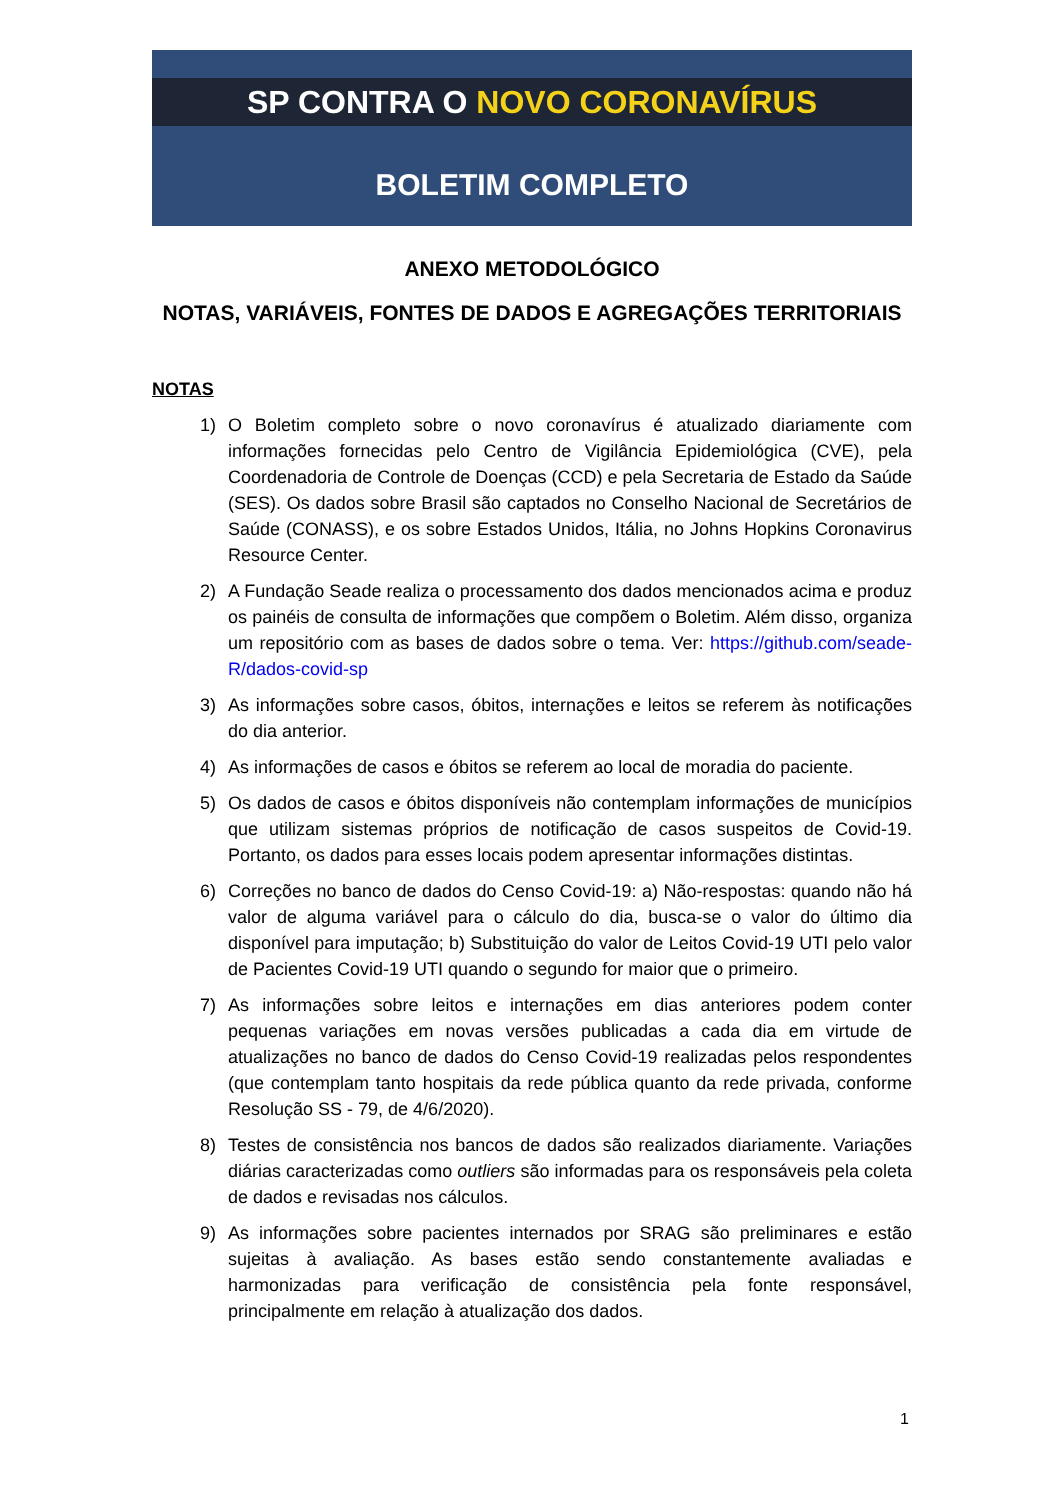SP CONTRA O NOVO CORONAVÍRUS
BOLETIM COMPLETO
ANEXO METODOLÓGICO
NOTAS, VARIÁVEIS, FONTES DE DADOS E AGREGAÇÕES TERRITORIAIS
NOTAS
1) O Boletim completo sobre o novo coronavírus é atualizado diariamente com informações fornecidas pelo Centro de Vigilância Epidemiológica (CVE), pela Coordenadoria de Controle de Doenças (CCD) e pela Secretaria de Estado da Saúde (SES). Os dados sobre Brasil são captados no Conselho Nacional de Secretários de Saúde (CONASS), e os sobre Estados Unidos, Itália, no Johns Hopkins Coronavirus Resource Center.
2) A Fundação Seade realiza o processamento dos dados mencionados acima e produz os painéis de consulta de informações que compõem o Boletim. Além disso, organiza um repositório com as bases de dados sobre o tema. Ver: https://github.com/seade-R/dados-covid-sp
3) As informações sobre casos, óbitos, internações e leitos se referem às notificações do dia anterior.
4) As informações de casos e óbitos se referem ao local de moradia do paciente.
5) Os dados de casos e óbitos disponíveis não contemplam informações de municípios que utilizam sistemas próprios de notificação de casos suspeitos de Covid-19. Portanto, os dados para esses locais podem apresentar informações distintas.
6) Correções no banco de dados do Censo Covid-19: a) Não-respostas: quando não há valor de alguma variável para o cálculo do dia, busca-se o valor do último dia disponível para imputação; b) Substituição do valor de Leitos Covid-19 UTI pelo valor de Pacientes Covid-19 UTI quando o segundo for maior que o primeiro.
7) As informações sobre leitos e internações em dias anteriores podem conter pequenas variações em novas versões publicadas a cada dia em virtude de atualizações no banco de dados do Censo Covid-19 realizadas pelos respondentes (que contemplam tanto hospitais da rede pública quanto da rede privada, conforme Resolução SS - 79, de 4/6/2020).
8) Testes de consistência nos bancos de dados são realizados diariamente. Variações diárias caracterizadas como outliers são informadas para os responsáveis pela coleta de dados e revisadas nos cálculos.
9) As informações sobre pacientes internados por SRAG são preliminares e estão sujeitas à avaliação. As bases estão sendo constantemente avaliadas e harmonizadas para verificação de consistência pela fonte responsável, principalmente em relação à atualização dos dados.
1